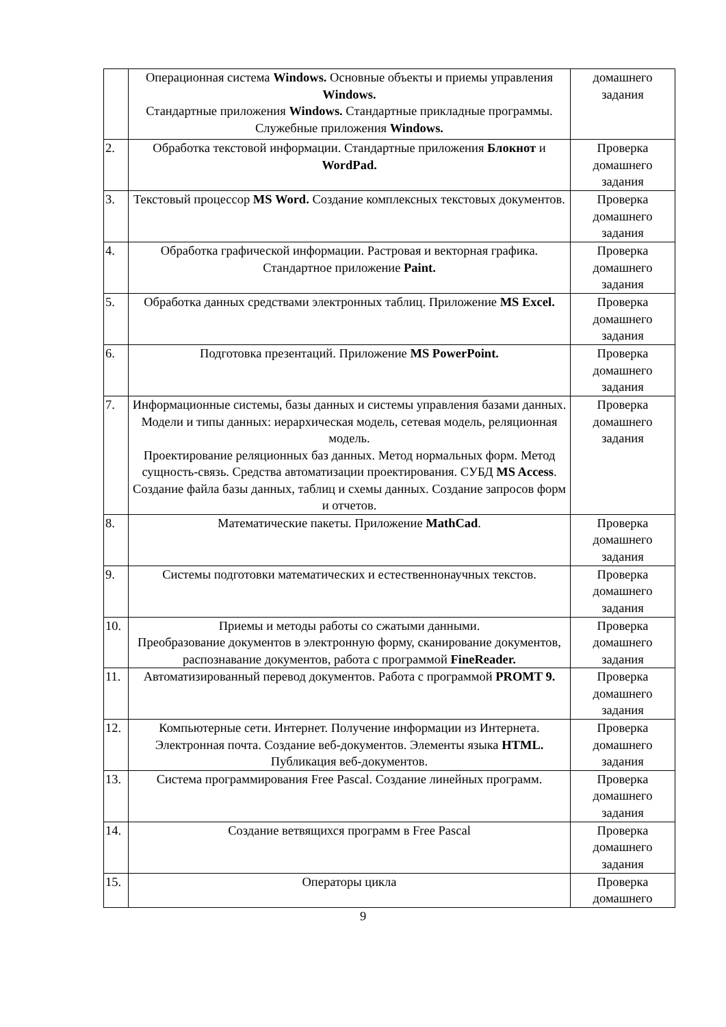| | Операционная система Windows. Основные объекты и приемы управления Windows. Стандартные приложения Windows. Стандартные прикладные программы. Служебные приложения Windows. | домашнего задания |
| 2. | Обработка текстовой информации. Стандартные приложения Блокнот и WordPad. | Проверка домашнего задания |
| 3. | Текстовый процессор MS Word. Создание комплексных текстовых документов. | Проверка домашнего задания |
| 4. | Обработка графической информации. Растровая и векторная графика. Стандартное приложение Paint. | Проверка домашнего задания |
| 5. | Обработка данных средствами электронных таблиц. Приложение MS Excel. | Проверка домашнего задания |
| 6. | Подготовка презентаций. Приложение MS PowerPoint. | Проверка домашнего задания |
| 7. | Информационные системы, базы данных и системы управления базами данных. Модели и типы данных: иерархическая модель, сетевая модель, реляционная модель. Проектирование реляционных баз данных. Метод нормальных форм. Метод сущность-связь. Средства автоматизации проектирования. СУБД MS Access . Создание файла базы данных, таблиц и схемы данных. Создание запросов форм и отчетов. | Проверка домашнего задания |
| 8. | Математические пакеты. Приложение MathCad . | Проверка домашнего задания |
| 9. | Системы подготовки математических и естественнонаучных текстов. | Проверка домашнего задания |
| 10. | Приемы и методы работы со сжатыми данными. Преобразование документов в электронную форму, сканирование документов, распознавание документов, работа с программой FineReader. | Проверка домашнего задания |
| 11. | Автоматизированный перевод документов. Работа с программой PROMT 9. | Проверка домашнего задания |
| 12. | Компьютерные сети. Интернет. Получение информации из Интернета. Электронная почта. Создание веб-документов. Элементы языка HTML. Публикация веб-документов. | Проверка домашнего задания |
| 13. | Система программирования Free Pascal. Создание линейных программ. | Проверка домашнего задания |
| 14. | Создание ветвящихся программ в Free Pascal | Проверка домашнего задания |
| 15. | Операторы цикла | Проверка домашнего |
9